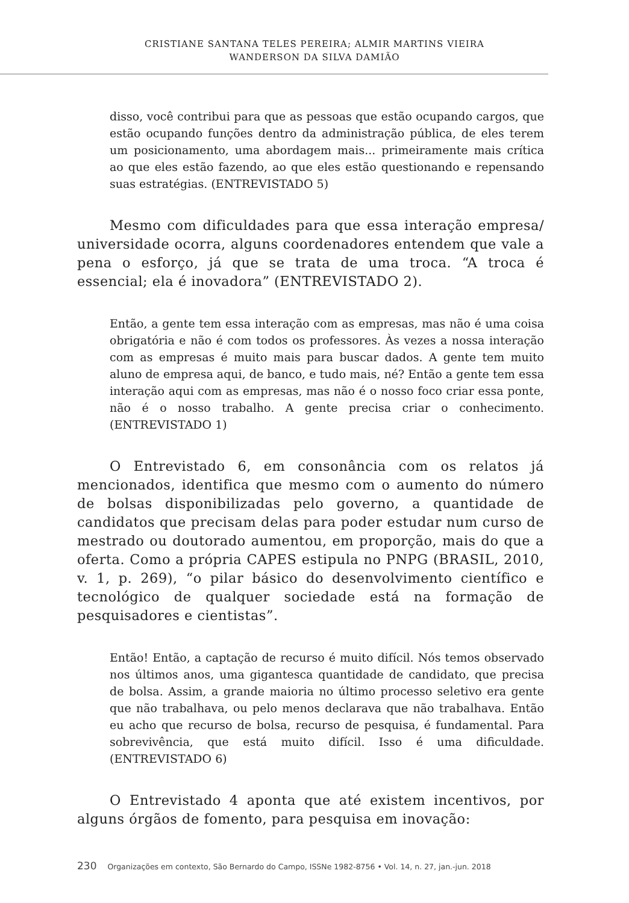CRISTIANE SANTANA TELES PEREIRA; ALMIR MARTINS VIEIRA
WANDERSON DA SILVA DAMIÃO
disso, você contribui para que as pessoas que estão ocupando cargos, que estão ocupando funções dentro da administração pública, de eles terem um posicionamento, uma abordagem mais... primeiramente mais crítica ao que eles estão fazendo, ao que eles estão questionando e repensando suas estratégias. (ENTREVISTADO 5)
Mesmo com dificuldades para que essa interação empresa/ universidade ocorra, alguns coordenadores entendem que vale a pena o esforço, já que se trata de uma troca. “A troca é essencial; ela é inovadora” (ENTREVISTADO 2).
Então, a gente tem essa interação com as empresas, mas não é uma coisa obrigatória e não é com todos os professores. Às vezes a nossa interação com as empresas é muito mais para buscar dados. A gente tem muito aluno de empresa aqui, de banco, e tudo mais, né? Então a gente tem essa interação aqui com as empresas, mas não é o nosso foco criar essa ponte, não é o nosso trabalho. A gente precisa criar o conhecimento. (ENTREVISTADO 1)
O Entrevistado 6, em consonância com os relatos já mencionados, identifica que mesmo com o aumento do número de bolsas disponibilizadas pelo governo, a quantidade de candidatos que precisam delas para poder estudar num curso de mestrado ou doutorado aumentou, em proporção, mais do que a oferta. Como a própria CAPES estipula no PNPG (BRASIL, 2010, v. 1, p. 269), “o pilar básico do desenvolvimento científico e tecnológico de qualquer sociedade está na formação de pesquisadores e cientistas”.
Então! Então, a captação de recurso é muito difícil. Nós temos observado nos últimos anos, uma gigantesca quantidade de candidato, que precisa de bolsa. Assim, a grande maioria no último processo seletivo era gente que não trabalhava, ou pelo menos declarava que não trabalhava. Então eu acho que recurso de bolsa, recurso de pesquisa, é fundamental. Para sobrevivência, que está muito difícil. Isso é uma dificuldade. (ENTREVISTADO 6)
O Entrevistado 4 aponta que até existem incentivos, por alguns órgãos de fomento, para pesquisa em inovação:
230 Organizações em contexto, São Bernardo do Campo, ISSNe 1982-8756 • Vol. 14, n. 27, jan.-jun. 2018